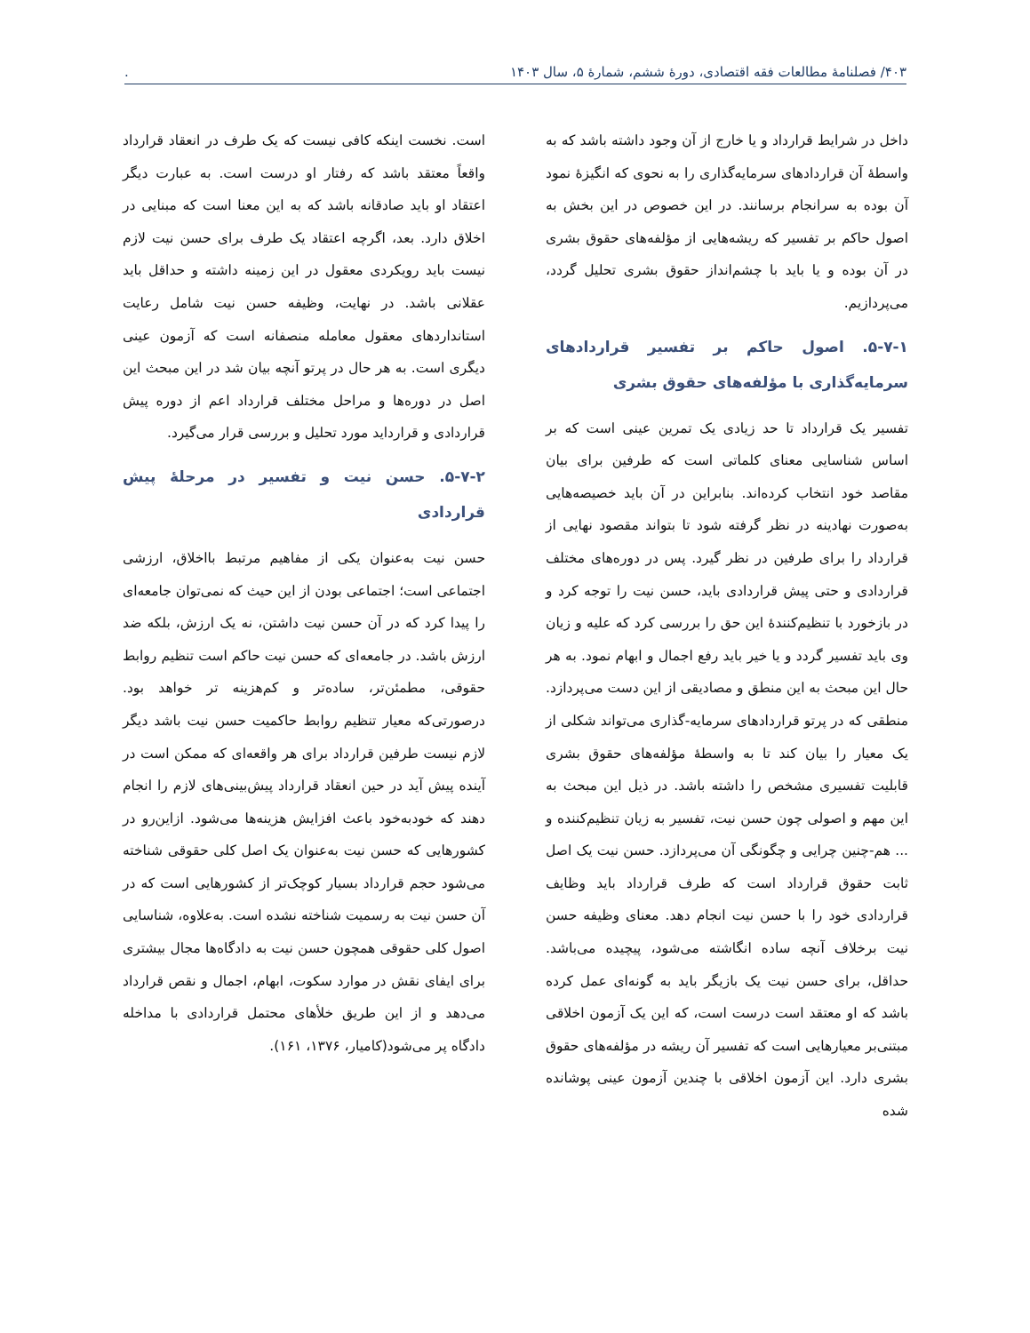۴۰۳/ فصلنامۀ مطالعات فقه اقتصادی، دورۀ ششم، شمارۀ ۵، سال ۱۴۰۳.
داخل در شرایط قرارداد و یا خارج از آن وجود داشته باشد که به واسطۀ آن قراردادهای سرمایه‌گذاری را به نحوی که انگیزۀ نمود آن بوده به سرانجام برسانند. در این خصوص در این بخش به اصول حاکم بر تفسیر که ریشه‌هایی از مؤلفه‌های حقوق بشری در آن بوده و یا باید با چشم‌انداز حقوق بشری تحلیل گردد، می‌پردازیم.
۵-۷-۱. اصول حاکم بر تفسیر قراردادهای سرمایه‌گذاری با مؤلفه‌های حقوق بشری
تفسیر یک قرارداد تا حد زیادی یک تمرین عینی است که بر اساس شناسایی معنای کلماتی است که طرفین برای بیان مقاصد خود انتخاب کرده‌اند. بنابراین در آن باید خصیصه‌هایی به‌صورت نهادینه در نظر گرفته شود تا بتواند مقصود نهایی از قرارداد را برای طرفین در نظر گیرد. پس در دوره‌های مختلف قراردادی و حتی پیش قراردادی باید، حسن نیت را توجه کرد و در بازخورد با تنظیم‌کنندۀ این حق را بررسی کرد که علیه و زیان وی باید تفسیر گردد و یا خیر باید رفع اجمال و ابهام نمود. به هر حال این مبحث به این منطق و مصادیقی از این دست می‌پردازد. منطقی که در پرتو قراردادهای سرمایه-گذاری می‌تواند شکلی از یک معیار را بیان کند تا به واسطۀ مؤلفه‌های حقوق بشری قابلیت تفسیری مشخص را داشته باشد. در ذیل این مبحث به این مهم و اصولی چون حسن نیت، تفسیر به زیان تنظیم‌کننده و ... هم-چنین چرایی و چگونگی آن می‌پردازد. حسن نیت یک اصل ثابت حقوق قرارداد است که طرف قرارداد باید وظایف قراردادی خود را با حسن نیت انجام دهد. معنای وظیفه حسن نیت برخلاف آنچه ساده انگاشته می‌شود، پیچیده می‌باشد. حداقل، برای حسن نیت یک بازیگر باید به گونه‌ای عمل کرده باشد که او معتقد است درست است، که این یک آزمون اخلاقی مبتنی‌بر معیارهایی است که تفسیر آن ریشه در مؤلفه‌های حقوق بشری دارد. این آزمون اخلاقی با چندین آزمون عینی پوشانده شده
است. نخست اینکه کافی نیست که یک طرف در انعقاد قرارداد واقعاً معتقد باشد که رفتار او درست است. به عبارت دیگر اعتقاد او باید صادقانه باشد که به این معنا است که مبنایی در اخلاق دارد. بعد، اگرچه اعتقاد یک طرف برای حسن نیت لازم نیست باید رویکردی معقول در این زمینه داشته و حداقل باید عقلانی باشد. در نهایت، وظیفه حسن نیت شامل رعایت استانداردهای معقول معامله منصفانه است که آزمون عینی دیگری است. به هر حال در پرتو آنچه بیان شد در این مبحث این اصل در دوره‌ها و مراحل مختلف قرارداد اعم از دوره پیش قراردادی و قرارداید مورد تحلیل و بررسی قرار می‌گیرد.
۵-۷-۲. حسن نیت و تفسیر در مرحلۀ پیش قراردادی
حسن نیت به‌عنوان یکی از مفاهیم مرتبط بااخلاق، ارزشی اجتماعی است؛ اجتماعی بودن از این حیث که نمی‌توان جامعه‌ای را پیدا کرد که در آن حسن نیت داشتن، نه یک ارزش، بلکه ضد ارزش باشد. در جامعه‌ای که حسن نیت حاکم است تنظیم روابط حقوقی، مطمئن‌تر، ساده‌تر و کم‌هزینه تر خواهد بود. درصورتی‌که معیار تنظیم روابط حاکمیت حسن نیت باشد دیگر لازم نیست طرفین قرارداد برای هر واقعه‌ای که ممکن است در آینده پیش آید در حین انعقاد قرارداد پیش‌بینی‌های لازم را انجام دهند که خودبه‌خود باعث افزایش هزینه‌ها می‌شود. ازاین‌رو در کشورهایی که حسن نیت به‌عنوان یک اصل کلی حقوقی شناخته می‌شود حجم قرارداد بسیار کوچک‌تر از کشورهایی است که در آن حسن نیت به رسمیت شناخته نشده است. به‌علاوه، شناسایی اصول کلی حقوقی همچون حسن نیت به دادگاه‌ها مجال بیشتری برای ایفای نقش در موارد سکوت، ابهام، اجمال و نقص قرارداد می‌دهد و از این طریق خلأهای محتمل قراردادی با مداخله دادگاه پر می‌شود(کامیار، ۱۳۷۶، ۱۶۱).